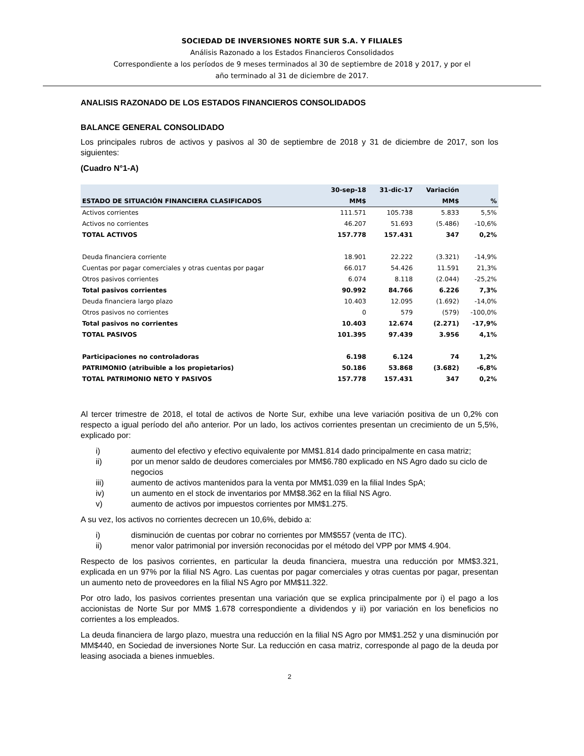SOCIEDAD DE INVERSIONES NORTE SUR S.A. Y FILIALES
Análisis Razonado a los Estados Financieros Consolidados
Correspondiente a los períodos de 9 meses terminados al 30 de septiembre de 2018 y 2017, y por el
año terminado al 31 de diciembre de 2017.
ANALISIS RAZONADO DE LOS ESTADOS FINANCIEROS CONSOLIDADOS
BALANCE GENERAL CONSOLIDADO
Los principales rubros de activos y pasivos al 30 de septiembre de 2018 y 31 de diciembre de 2017, son los siguientes:
(Cuadro N°1-A)
| | 30-sep-18 | 31-dic-17 | Variación | |
| --- | --- | --- | --- | --- |
| ESTADO DE SITUACIÓN FINANCIERA CLASIFICADOS | MM$ | | MM$ | % |
| Activos corrientes | 111.571 | 105.738 | 5.833 | 5,5% |
| Activos no corrientes | 46.207 | 51.693 | (5.486) | -10,6% |
| TOTAL ACTIVOS | 157.778 | 157.431 | 347 | 0,2% |
| Deuda financiera corriente | 18.901 | 22.222 | (3.321) | -14,9% |
| Cuentas por pagar comerciales y otras cuentas por pagar | 66.017 | 54.426 | 11.591 | 21,3% |
| Otros pasivos corrientes | 6.074 | 8.118 | (2.044) | -25,2% |
| Total pasivos corrientes | 90.992 | 84.766 | 6.226 | 7,3% |
| Deuda financiera largo plazo | 10.403 | 12.095 | (1.692) | -14,0% |
| Otros pasivos no corrientes | 0 | 579 | (579) | -100,0% |
| Total pasivos no corrientes | 10.403 | 12.674 | (2.271) | -17,9% |
| TOTAL PASIVOS | 101.395 | 97.439 | 3.956 | 4,1% |
| Participaciones no controladoras | 6.198 | 6.124 | 74 | 1,2% |
| PATRIMONIO (atribuible a los propietarios) | 50.186 | 53.868 | (3.682) | -6,8% |
| TOTAL PATRIMONIO NETO Y PASIVOS | 157.778 | 157.431 | 347 | 0,2% |
Al tercer trimestre de 2018, el total de activos de Norte Sur, exhibe una leve variación positiva de un 0,2% con respecto a igual período del año anterior. Por un lado, los activos corrientes presentan un crecimiento de un 5,5%, explicado por:
i) aumento del efectivo y efectivo equivalente por MM$1.814 dado principalmente en casa matriz;
ii) por un menor saldo de deudores comerciales por MM$6.780 explicado en NS Agro dado su ciclo de negocios
iii) aumento de activos mantenidos para la venta por MM$1.039 en la filial Indes SpA;
iv) un aumento en el stock de inventarios por MM$8.362 en la filial NS Agro.
v) aumento de activos por impuestos corrientes por MM$1.275.
A su vez, los activos no corrientes decrecen un 10,6%, debido a:
i) disminución de cuentas por cobrar no corrientes por MM$557 (venta de ITC).
ii) menor valor patrimonial por inversión reconocidas por el método del VPP por MM$ 4.904.
Respecto de los pasivos corrientes, en particular la deuda financiera, muestra una reducción por MM$3.321, explicada en un 97% por la filial NS Agro. Las cuentas por pagar comerciales y otras cuentas por pagar, presentan un aumento neto de proveedores en la filial NS Agro por MM$11.322.
Por otro lado, los pasivos corrientes presentan una variación que se explica principalmente por i) el pago a los accionistas de Norte Sur por MM$ 1.678 correspondiente a dividendos y ii) por variación en los beneficios no corrientes a los empleados.
La deuda financiera de largo plazo, muestra una reducción en la filial NS Agro por MM$1.252 y una disminución por MM$440, en Sociedad de inversiones Norte Sur. La reducción en casa matriz, corresponde al pago de la deuda por leasing asociada a bienes inmuebles.
2